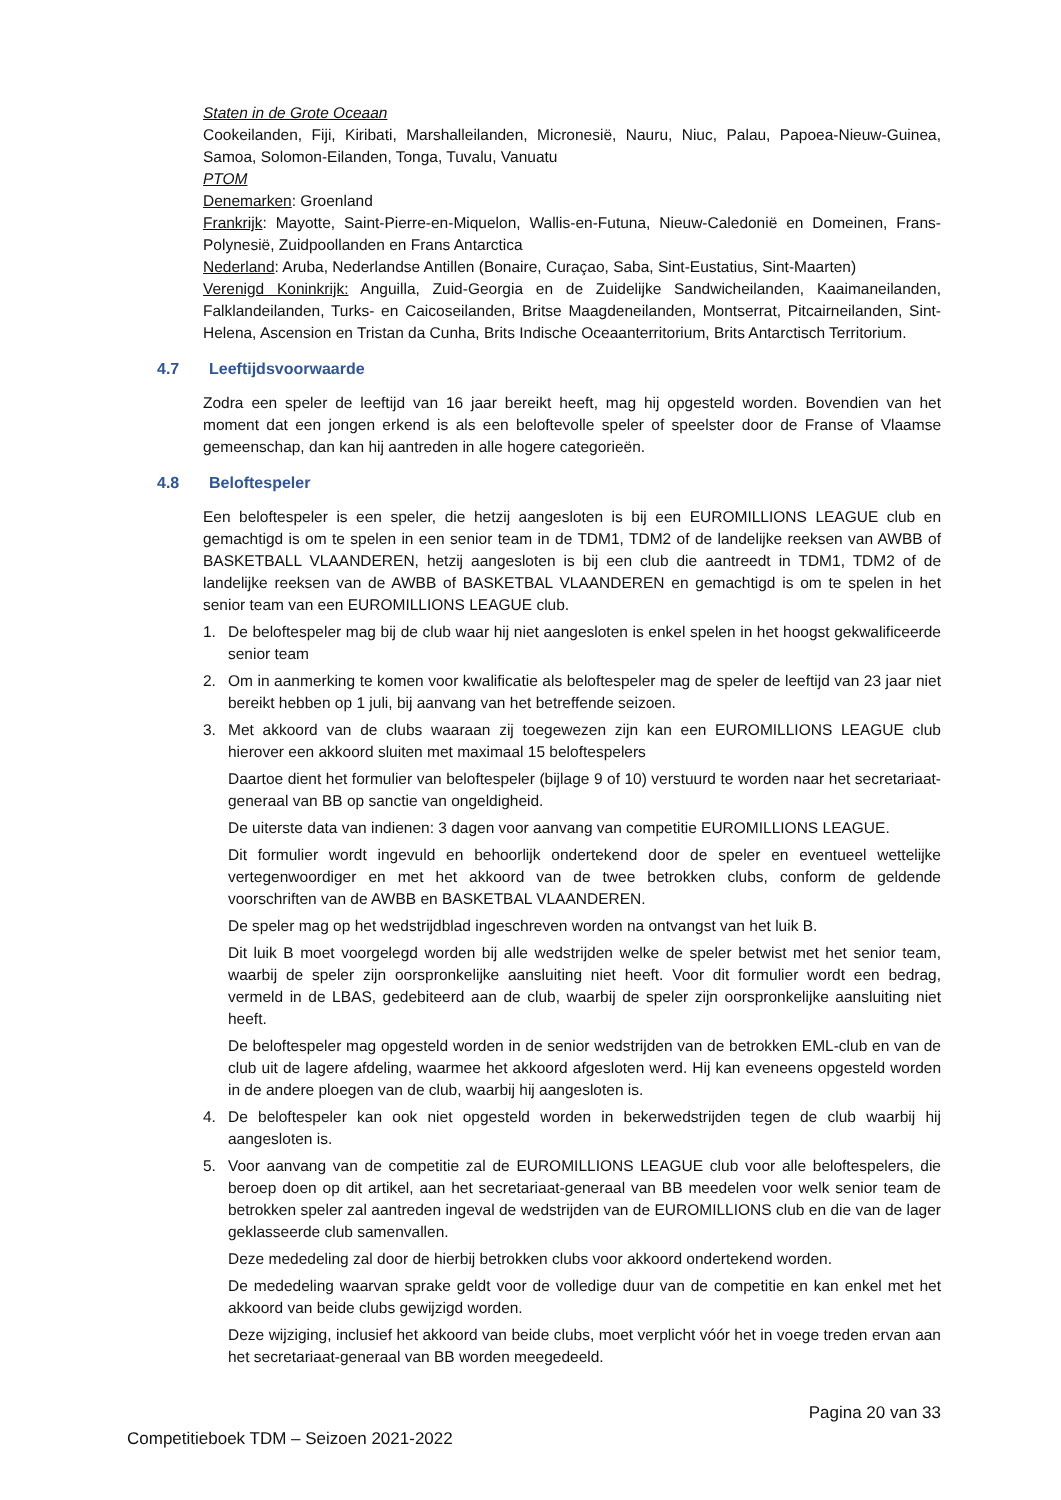Staten in de Grote Oceaan
Cookeilanden, Fiji, Kiribati, Marshalleilanden, Micronesië, Nauru, Niuc, Palau, Papoea-Nieuw-Guinea, Samoa, Solomon-Eilanden, Tonga, Tuvalu, Vanuatu
PTOM
Denemarken: Groenland
Frankrijk: Mayotte, Saint-Pierre-en-Miquelon, Wallis-en-Futuna, Nieuw-Caledonië en Domeinen, Frans-Polynesië, Zuidpoollanden en Frans Antarctica
Nederland: Aruba, Nederlandse Antillen (Bonaire, Curaçao, Saba, Sint-Eustatius, Sint-Maarten)
Verenigd Koninkrijk: Anguilla, Zuid-Georgia en de Zuidelijke Sandwicheilanden, Kaaimaneilanden, Falklandeilanden, Turks- en Caicoseilanden, Britse Maagdeneilanden, Montserrat, Pitcairneilanden, Sint-Helena, Ascension en Tristan da Cunha, Brits Indische Oceaanterritorium, Brits Antarctisch Territorium.
4.7 Leeftijdsvoorwaarde
Zodra een speler de leeftijd van 16 jaar bereikt heeft, mag hij opgesteld worden. Bovendien van het moment dat een jongen erkend is als een beloftevolle speler of speelster door de Franse of Vlaamse gemeenschap, dan kan hij aantreden in alle hogere categorieën.
4.8 Beloftespeler
Een beloftespeler is een speler, die hetzij aangesloten is bij een EUROMILLIONS LEAGUE club en gemachtigd is om te spelen in een senior team in de TDM1, TDM2 of de landelijke reeksen van AWBB of BASKETBALL VLAANDEREN, hetzij aangesloten is bij een club die aantreedt in TDM1, TDM2 of de landelijke reeksen van de AWBB of BASKETBAL VLAANDEREN en gemachtigd is om te spelen in het senior team van een EUROMILLIONS LEAGUE club.
1. De beloftespeler mag bij de club waar hij niet aangesloten is enkel spelen in het hoogst gekwalificeerde senior team
2. Om in aanmerking te komen voor kwalificatie als beloftespeler mag de speler de leeftijd van 23 jaar niet bereikt hebben op 1 juli, bij aanvang van het betreffende seizoen.
3. Met akkoord van de clubs waaraan zij toegewezen zijn kan een EUROMILLIONS LEAGUE club hierover een akkoord sluiten met maximaal 15 beloftespelers
Daartoe dient het formulier van beloftespeler (bijlage 9 of 10) verstuurd te worden naar het secretariaat-generaal van BB op sanctie van ongeldigheid.
De uiterste data van indienen: 3 dagen voor aanvang van competitie EUROMILLIONS LEAGUE.
Dit formulier wordt ingevuld en behoorlijk ondertekend door de speler en eventueel wettelijke vertegenwoordiger en met het akkoord van de twee betrokken clubs, conform de geldende voorschriften van de AWBB en BASKETBAL VLAANDEREN.
De speler mag op het wedstrijdblad ingeschreven worden na ontvangst van het luik B.
Dit luik B moet voorgelegd worden bij alle wedstrijden welke de speler betwist met het senior team, waarbij de speler zijn oorspronkelijke aansluiting niet heeft. Voor dit formulier wordt een bedrag, vermeld in de LBAS, gedebiteerd aan de club, waarbij de speler zijn oorspronkelijke aansluiting niet heeft.
De beloftespeler mag opgesteld worden in de senior wedstrijden van de betrokken EML-club en van de club uit de lagere afdeling, waarmee het akkoord afgesloten werd. Hij kan eveneens opgesteld worden in de andere ploegen van de club, waarbij hij aangesloten is.
4. De beloftespeler kan ook niet opgesteld worden in bekerwedstrijden tegen de club waarbij hij aangesloten is.
5. Voor aanvang van de competitie zal de EUROMILLIONS LEAGUE club voor alle beloftespelers, die beroep doen op dit artikel, aan het secretariaat-generaal van BB meedelen voor welk senior team de betrokken speler zal aantreden ingeval de wedstrijden van de EUROMILLIONS club en die van de lager geklasseerde club samenvallen.
Deze mededeling zal door de hierbij betrokken clubs voor akkoord ondertekend worden.
De mededeling waarvan sprake geldt voor de volledige duur van de competitie en kan enkel met het akkoord van beide clubs gewijzigd worden.
Deze wijziging, inclusief het akkoord van beide clubs, moet verplicht vóór het in voege treden ervan aan het secretariaat-generaal van BB worden meegedeeld.
Pagina 20 van 33
Competitieboek TDM – Seizoen 2021-2022